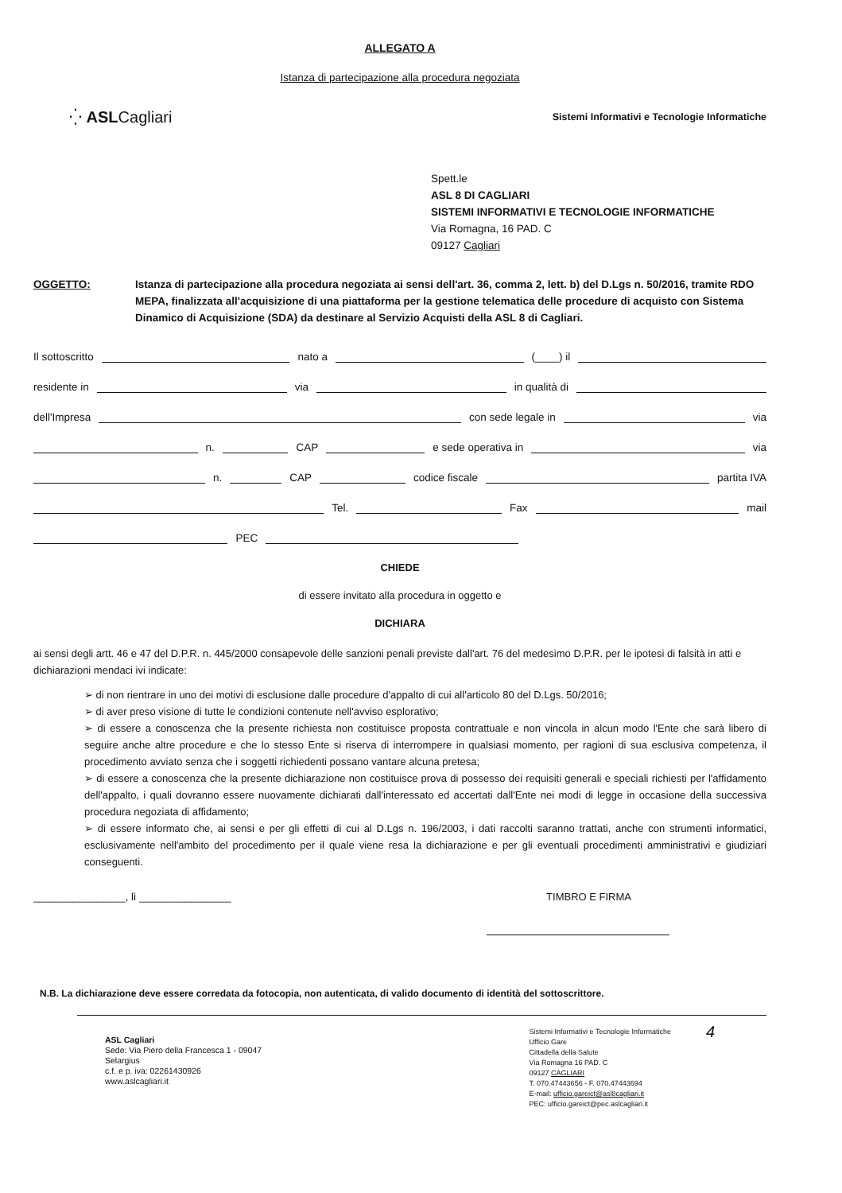ALLEGATO A
Istanza di partecipazione alla procedura negoziata
⁛ ASLCagliari
Sistemi Informativi e Tecnologie Informatiche
Spett.le
ASL 8 DI CAGLIARI
SISTEMI INFORMATIVI E TECNOLOGIE INFORMATICHE
Via Romagna, 16 PAD. C
09127 Cagliari
OGGETTO: Istanza di partecipazione alla procedura negoziata ai sensi dell'art. 36, comma 2, lett. b) del D.Lgs n. 50/2016, tramite RDO MEPA, finalizzata all'acquisizione di una piattaforma per la gestione telematica delle procedure di acquisto con Sistema Dinamico di Acquisizione (SDA) da destinare al Servizio Acquisti della ASL 8 di Cagliari.
Il sottoscritto nato a (____) il
residente in via in qualità di
dell'Impresa con sede legale in via
n. CAP e sede operativa in via
n. CAP codice fiscale partita IVA
Tel. Fax mail
PEC
CHIEDE
di essere invitato alla procedura in oggetto e
DICHIARA
ai sensi degli artt. 46 e 47 del D.P.R. n. 445/2000 consapevole delle sanzioni penali previste dall'art. 76 del medesimo D.P.R. per le ipotesi di falsità in atti e dichiarazioni mendaci ivi indicate:
➢ di non rientrare in uno dei motivi di esclusione dalle procedure d'appalto di cui all'articolo 80 del D.Lgs. 50/2016;
➢ di aver preso visione di tutte le condizioni contenute nell'avviso esplorativo;
➢ di essere a conoscenza che la presente richiesta non costituisce proposta contrattuale e non vincola in alcun modo l'Ente che sarà libero di seguire anche altre procedure e che lo stesso Ente si riserva di interrompere in qualsiasi momento, per ragioni di sua esclusiva competenza, il procedimento avviato senza che i soggetti richiedenti possano vantare alcuna pretesa;
➢ di essere a conoscenza che la presente dichiarazione non costituisce prova di possesso dei requisiti generali e speciali richiesti per l'affidamento dell'appalto, i quali dovranno essere nuovamente dichiarati dall'interessato ed accertati dall'Ente nei modi di legge in occasione della successiva procedura negoziata di affidamento;
➢ di essere informato che, ai sensi e per gli effetti di cui al D.Lgs n. 196/2003, i dati raccolti saranno trattati, anche con strumenti informatici, esclusivamente nell'ambito del procedimento per il quale viene resa la dichiarazione e per gli eventuali procedimenti amministrativi e giudiziari conseguenti.
________________, lì ________________ TIMBRO E FIRMA
N.B. La dichiarazione deve essere corredata da fotocopia, non autenticata, di valido documento di identità del sottoscrittore.
ASL Cagliari
Sede: Via Piero della Francesca 1 - 09047
Selargius
c.f. e p. iva: 02261430926
www.aslcagliari.it
Sistemi Informativi e Tecnologie Informatiche
Ufficio Gare
Cittadella della Salute
Via Romagna 16 PAD. C
09127 CAGLIARI
T. 070.47443656 - F. 070.47443694
E-mail: ufficio.gareict@asl8cagliari.it
PEC: ufficio.gareict@pec.aslcagliari.it
4